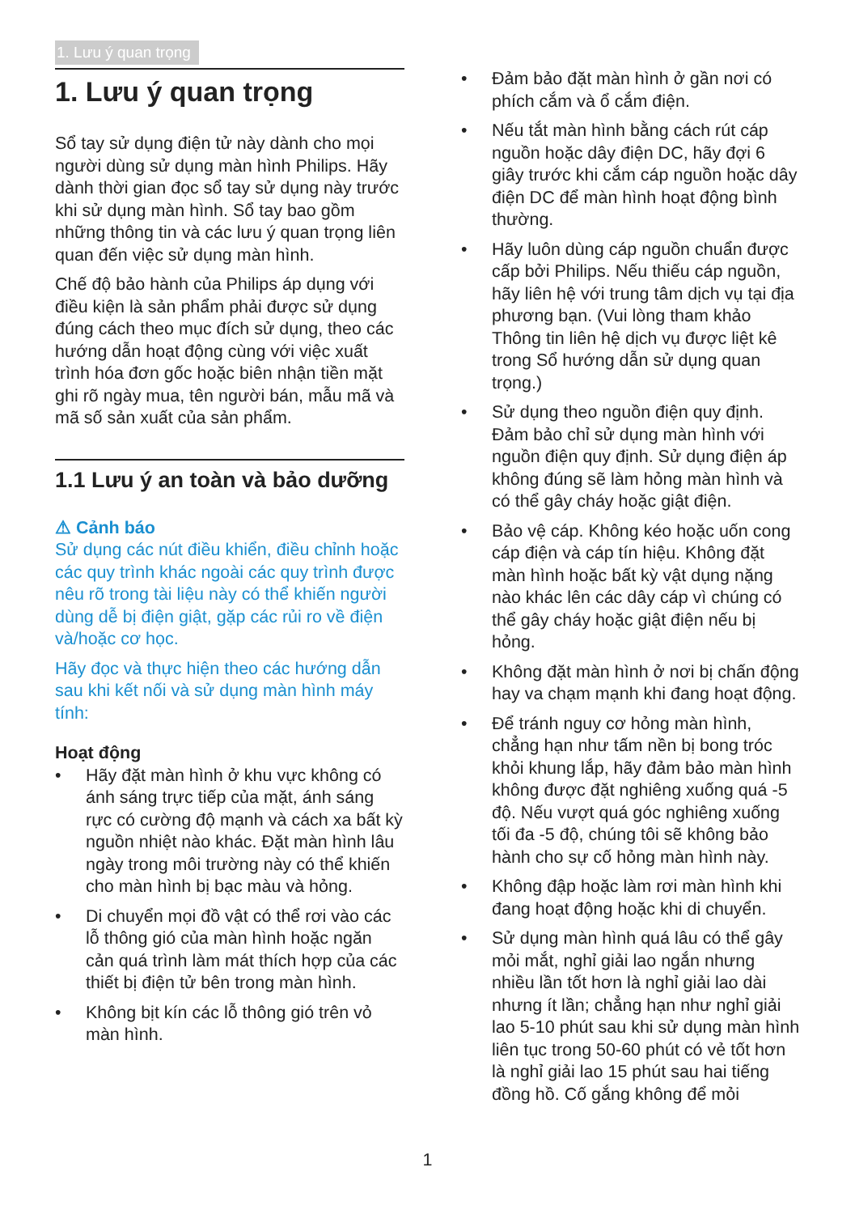1. Lưu ý quan trọng
1. Lưu ý quan trọng
Sổ tay sử dụng điện tử này dành cho mọi người dùng sử dụng màn hình Philips. Hãy dành thời gian đọc sổ tay sử dụng này trước khi sử dụng màn hình. Sổ tay bao gồm những thông tin và các lưu ý quan trọng liên quan đến việc sử dụng màn hình.
Chế độ bảo hành của Philips áp dụng với điều kiện là sản phẩm phải được sử dụng đúng cách theo mục đích sử dụng, theo các hướng dẫn hoạt động cùng với việc xuất trình hóa đơn gốc hoặc biên nhận tiền mặt ghi rõ ngày mua, tên người bán, mẫu mã và mã số sản xuất của sản phẩm.
1.1 Lưu ý an toàn và bảo dưỡng
⚠ Cảnh báo
Sử dụng các nút điều khiển, điều chỉnh hoặc các quy trình khác ngoài các quy trình được nêu rõ trong tài liệu này có thể khiến người dùng dễ bị điện giật, gặp các rủi ro về điện và/hoặc cơ học.
Hãy đọc và thực hiện theo các hướng dẫn sau khi kết nối và sử dụng màn hình máy tính:
Hoạt động
• Hãy đặt màn hình ở khu vực không có ánh sáng trực tiếp của mặt, ánh sáng rực có cường độ mạnh và cách xa bất kỳ nguồn nhiệt nào khác. Đặt màn hình lâu ngày trong môi trường này có thể khiến cho màn hình bị bạc màu và hỏng.
• Di chuyển mọi đồ vật có thể rơi vào các lỗ thông gió của màn hình hoặc ngăn cản quá trình làm mát thích hợp của các thiết bị điện tử bên trong màn hình.
• Không bịt kín các lỗ thông gió trên vỏ màn hình.
• Đảm bảo đặt màn hình ở gần nơi có phích cắm và ổ cắm điện.
• Nếu tắt màn hình bằng cách rút cáp nguồn hoặc dây điện DC, hãy đợi 6 giây trước khi cắm cáp nguồn hoặc dây điện DC để màn hình hoạt động bình thường.
• Hãy luôn dùng cáp nguồn chuẩn được cấp bởi Philips. Nếu thiếu cáp nguồn, hãy liên hệ với trung tâm dịch vụ tại địa phương bạn. (Vui lòng tham khảo Thông tin liên hệ dịch vụ được liệt kê trong Sổ hướng dẫn sử dụng quan trọng.)
• Sử dụng theo nguồn điện quy định. Đảm bảo chỉ sử dụng màn hình với nguồn điện quy định. Sử dụng điện áp không đúng sẽ làm hỏng màn hình và có thể gây cháy hoặc giật điện.
• Bảo vệ cáp. Không kéo hoặc uốn cong cáp điện và cáp tín hiệu. Không đặt màn hình hoặc bất kỳ vật dụng nặng nào khác lên các dây cáp vì chúng có thể gây cháy hoặc giật điện nếu bị hỏng.
• Không đặt màn hình ở nơi bị chấn động hay va chạm mạnh khi đang hoạt động.
• Để tránh nguy cơ hỏng màn hình, chẳng hạn như tấm nền bị bong tróc khỏi khung lắp, hãy đảm bảo màn hình không được đặt nghiêng xuống quá -5 độ. Nếu vượt quá góc nghiêng xuống tối đa -5 độ, chúng tôi sẽ không bảo hành cho sự cố hỏng màn hình này.
• Không đập hoặc làm rơi màn hình khi đang hoạt động hoặc khi di chuyển.
• Sử dụng màn hình quá lâu có thể gây mỏi mắt, nghỉ giải lao ngắn nhưng nhiều lần tốt hơn là nghỉ giải lao dài nhưng ít lần; chẳng hạn như nghỉ giải lao 5-10 phút sau khi sử dụng màn hình liên tục trong 50-60 phút có vẻ tốt hơn là nghỉ giải lao 15 phút sau hai tiếng đồng hồ. Cố gắng không để mỏi
1